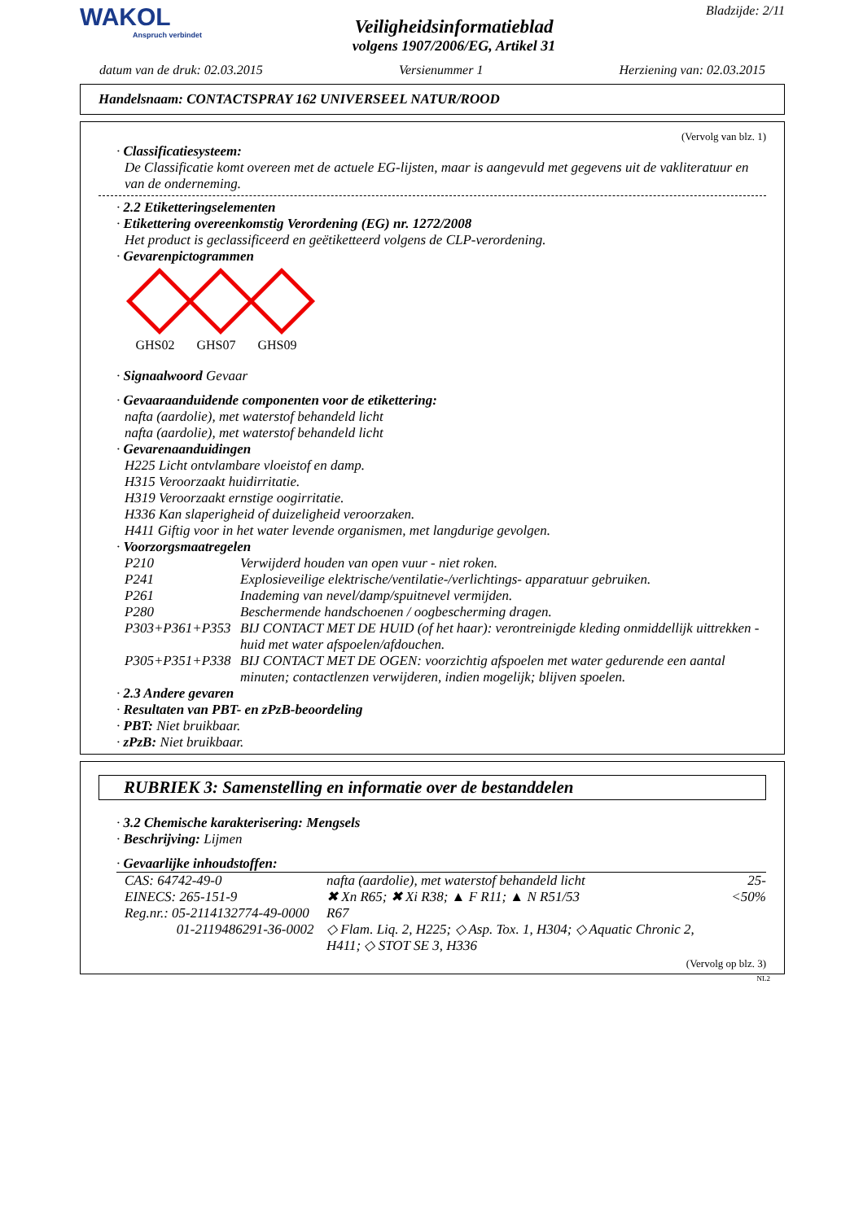WAKOL
Anspruch verbindet
Veiligheidsinformatieblad
volgens 1907/2006/EG, Artikel 31
Bladzijde: 2/11
datum van de druk: 02.03.2015 Versienummer 1 Herziening van: 02.03.2015
Handelsnaam: CONTACTSPRAY 162 UNIVERSEEL NATUR/ROOD
(Vervolg van blz. 1)
· Classificatiesysteem:
De Classificatie komt overeen met de actuele EG-lijsten, maar is aangevuld met gegevens uit de vakliteratuur en van de onderneming.
· 2.2 Etiketteringselementen
· Etikettering overeenkomstig Verordening (EG) nr. 1272/2008
Het product is geclassificeerd en geëtiketteerd volgens de CLP-verordening.
· Gevarenpictogrammen
GHS02
GHS07
GHS09
· Signaalwoord Gevaar
· Gevaaraanduidende componenten voor de etikettering:
nafta (aardolie), met waterstof behandeld licht
nafta (aardolie), met waterstof behandeld licht
· Gevarenaanduidingen
H225 Licht ontvlambare vloeistof en damp.
H315 Veroorzaakt huidirritatie.
H319 Veroorzaakt ernstige oogirritatie.
H336 Kan slaperigheid of duizeligheid veroorzaken.
H411 Giftig voor in het water levende organismen, met langdurige gevolgen.
· Voorzorgsmaatregelen
| P210 | Verwijderd houden van open vuur - niet roken. |
| P241 | Explosieveilige elektrische/ventilatie-/verlichtings- apparatuur gebruiken. |
| P261 | Inademing van nevel/damp/spuitnevel vermijden. |
| P280 | Beschermende handschoenen / oogbescherming dragen. |
| P303+P361+P353 | BIJ CONTACT MET DE HUID (of het haar): verontreinigde kleding onmiddellijk uittrekken - huid met water afspoelen/afdouchen. |
| P305+P351+P338 | BIJ CONTACT MET DE OGEN: voorzichtig afspoelen met water gedurende een aantal minuten; contactlenzen verwijderen, indien mogelijk; blijven spoelen. |
· 2.3 Andere gevaren
· Resultaten van PBT- en zPzB-beoordeling
· PBT: Niet bruikbaar.
· zPzB: Niet bruikbaar.
RUBRIEK 3: Samenstelling en informatie over de bestanddelen
· 3.2 Chemische karakterisering: Mengsels
· Beschrijving: Lijmen
· Gevaarlijke inhoudstoffen:
| CAS: 64742-49-0 EINECS: 265-151-9 Reg.nr.: 05-2114132774-49-0000 01-2119486291-36-0002 | nafta (aardolie), met waterstof behandeld licht ✖ Xn R65; ✖ Xi R38; ▲ F R11; ▲ N R51/53 R67 ◇ Flam. Liq. 2, H225; ◇ Asp. Tox. 1, H304; ◇ Aquatic Chronic 2, H411; ◇ STOT SE 3, H336 | 25-<50% |
(Vervolg op blz. 3)
NL2